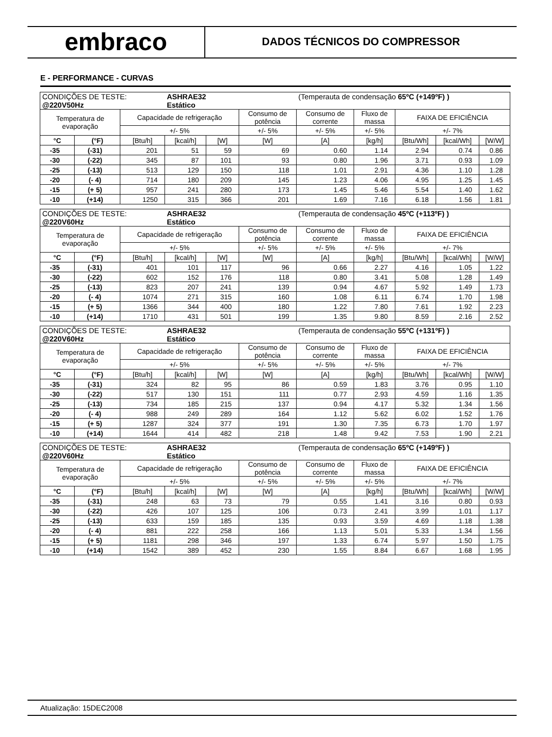embraco
DADOS TÉCNICOS DO COMPRESSOR
E - PERFORMANCE - CURVAS
| CONDIÇÕES DE TESTE: @220V50Hz | | | ASHRAE32 Estático | | | (Temperauta de condensação 65ºC (+149ºF) ) | | | | |
| Temperatura de evaporação | | Capacidade de refrigeração | | | Consumo de potência | Consumo de corrente | Fluxo de massa | FAIXA DE EFICIÊNCIA | | |
| | | +/- 5% | | | +/- 5% | +/- 5% | +/- 5% | +/- 7% | | |
| °C | (°F) | [Btu/h] | [kcal/h] | [W] | [W] | [A] | [kg/h] | [Btu/Wh] | [kcal/Wh] | [W/W] |
| -35 | (-31) | 201 | 51 | 59 | 69 | 0.60 | 1.14 | 2.94 | 0.74 | 0.86 |
| -30 | (-22) | 345 | 87 | 101 | 93 | 0.80 | 1.96 | 3.71 | 0.93 | 1.09 |
| -25 | (-13) | 513 | 129 | 150 | 118 | 1.01 | 2.91 | 4.36 | 1.10 | 1.28 |
| -20 | (- 4) | 714 | 180 | 209 | 145 | 1.23 | 4.06 | 4.95 | 1.25 | 1.45 |
| -15 | (+ 5) | 957 | 241 | 280 | 173 | 1.45 | 5.46 | 5.54 | 1.40 | 1.62 |
| -10 | (+14) | 1250 | 315 | 366 | 201 | 1.69 | 7.16 | 6.18 | 1.56 | 1.81 |
| CONDIÇÕES DE TESTE: @220V60Hz | | | ASHRAE32 Estático | | | (Temperauta de condensação 45ºC (+113ºF) ) | | | | |
| Temperatura de evaporação | | Capacidade de refrigeração | | | Consumo de potência | Consumo de corrente | Fluxo de massa | FAIXA DE EFICIÊNCIA | | |
| | | +/- 5% | | | +/- 5% | +/- 5% | +/- 5% | +/- 7% | | |
| °C | (°F) | [Btu/h] | [kcal/h] | [W] | [W] | [A] | [kg/h] | [Btu/Wh] | [kcal/Wh] | [W/W] |
| -35 | (-31) | 401 | 101 | 117 | 96 | 0.66 | 2.27 | 4.16 | 1.05 | 1.22 |
| -30 | (-22) | 602 | 152 | 176 | 118 | 0.80 | 3.41 | 5.08 | 1.28 | 1.49 |
| -25 | (-13) | 823 | 207 | 241 | 139 | 0.94 | 4.67 | 5.92 | 1.49 | 1.73 |
| -20 | (- 4) | 1074 | 271 | 315 | 160 | 1.08 | 6.11 | 6.74 | 1.70 | 1.98 |
| -15 | (+ 5) | 1366 | 344 | 400 | 180 | 1.22 | 7.80 | 7.61 | 1.92 | 2.23 |
| -10 | (+14) | 1710 | 431 | 501 | 199 | 1.35 | 9.80 | 8.59 | 2.16 | 2.52 |
| CONDIÇÕES DE TESTE: @220V60Hz | | | ASHRAE32 Estático | | | (Temperauta de condensação 55ºC (+131ºF) ) | | | | |
| Temperatura de evaporação | | Capacidade de refrigeração | | | Consumo de potência | Consumo de corrente | Fluxo de massa | FAIXA DE EFICIÊNCIA | | |
| | | +/- 5% | | | +/- 5% | +/- 5% | +/- 5% | +/- 7% | | |
| °C | (°F) | [Btu/h] | [kcal/h] | [W] | [W] | [A] | [kg/h] | [Btu/Wh] | [kcal/Wh] | [W/W] |
| -35 | (-31) | 324 | 82 | 95 | 86 | 0.59 | 1.83 | 3.76 | 0.95 | 1.10 |
| -30 | (-22) | 517 | 130 | 151 | 111 | 0.77 | 2.93 | 4.59 | 1.16 | 1.35 |
| -25 | (-13) | 734 | 185 | 215 | 137 | 0.94 | 4.17 | 5.32 | 1.34 | 1.56 |
| -20 | (- 4) | 988 | 249 | 289 | 164 | 1.12 | 5.62 | 6.02 | 1.52 | 1.76 |
| -15 | (+ 5) | 1287 | 324 | 377 | 191 | 1.30 | 7.35 | 6.73 | 1.70 | 1.97 |
| -10 | (+14) | 1644 | 414 | 482 | 218 | 1.48 | 9.42 | 7.53 | 1.90 | 2.21 |
| CONDIÇÕES DE TESTE: @220V60Hz | | | ASHRAE32 Estático | | | (Temperauta de condensação 65ºC (+149ºF) ) | | | | |
| Temperatura de evaporação | | Capacidade de refrigeração | | | Consumo de potência | Consumo de corrente | Fluxo de massa | FAIXA DE EFICIÊNCIA | | |
| | | +/- 5% | | | +/- 5% | +/- 5% | +/- 5% | +/- 7% | | |
| °C | (°F) | [Btu/h] | [kcal/h] | [W] | [W] | [A] | [kg/h] | [Btu/Wh] | [kcal/Wh] | [W/W] |
| -35 | (-31) | 248 | 63 | 73 | 79 | 0.55 | 1.41 | 3.16 | 0.80 | 0.93 |
| -30 | (-22) | 426 | 107 | 125 | 106 | 0.73 | 2.41 | 3.99 | 1.01 | 1.17 |
| -25 | (-13) | 633 | 159 | 185 | 135 | 0.93 | 3.59 | 4.69 | 1.18 | 1.38 |
| -20 | (- 4) | 881 | 222 | 258 | 166 | 1.13 | 5.01 | 5.33 | 1.34 | 1.56 |
| -15 | (+ 5) | 1181 | 298 | 346 | 197 | 1.33 | 6.74 | 5.97 | 1.50 | 1.75 |
| -10 | (+14) | 1542 | 389 | 452 | 230 | 1.55 | 8.84 | 6.67 | 1.68 | 1.95 |
Atualização: 15DEC2008